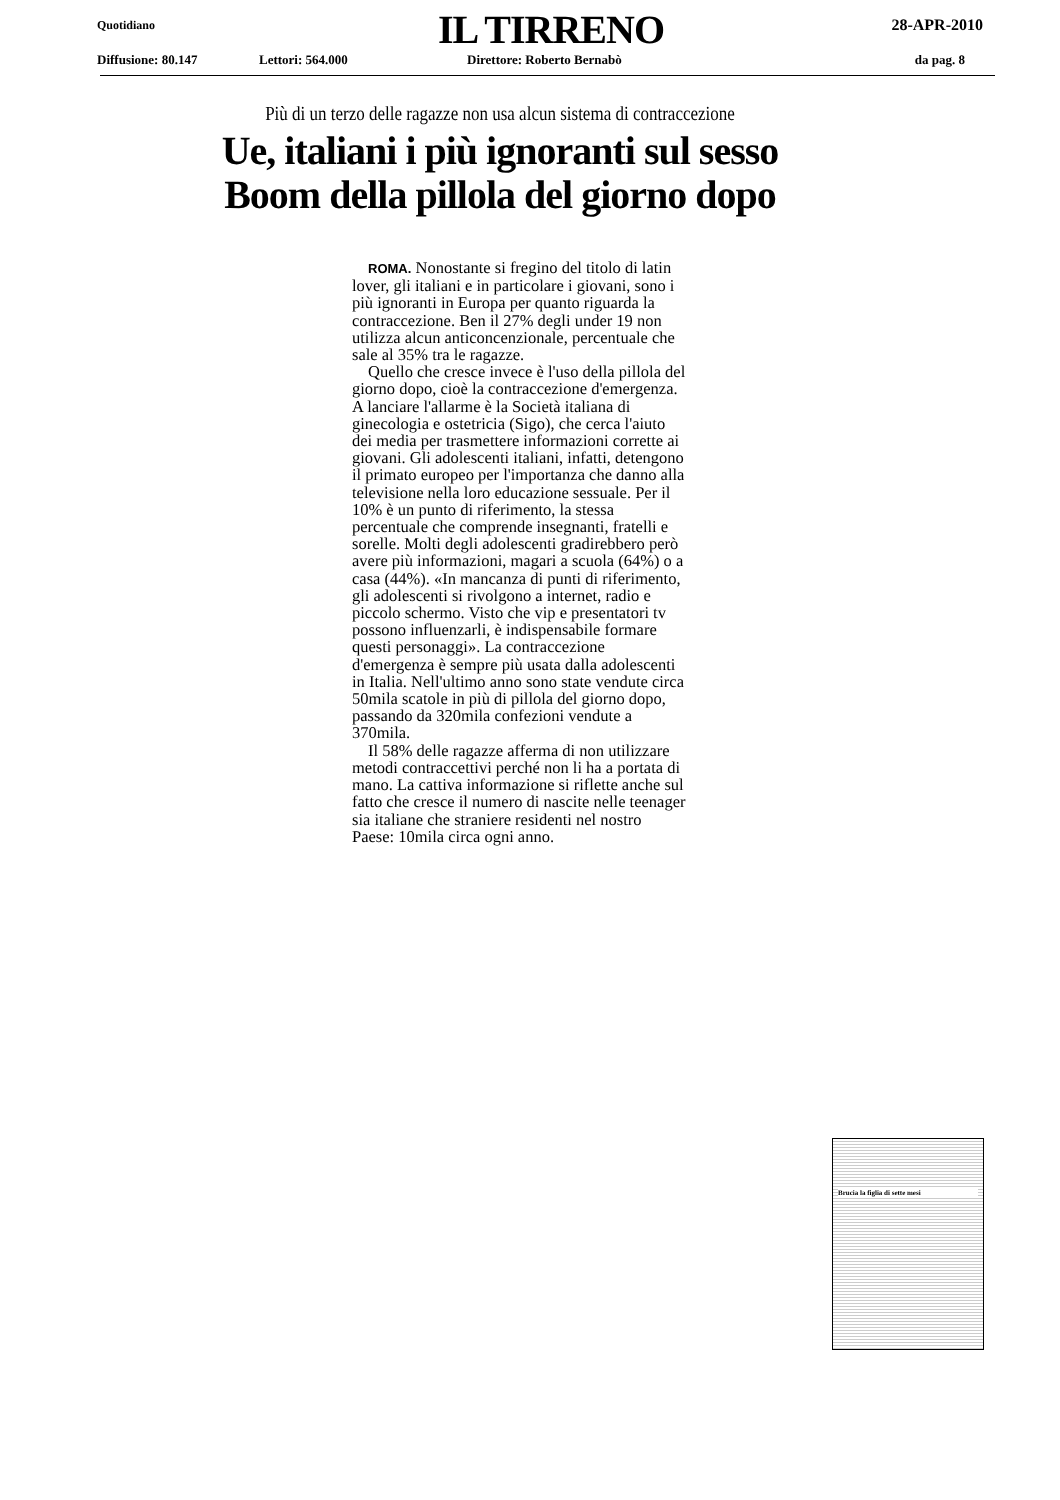Quotidiano IL TIRRENO 28-APR-2010
Diffusione: 80.147 Lettori: 564.000 Direttore: Roberto Bernabò da pag. 8
Più di un terzo delle ragazze non usa alcun sistema di contraccezione
Ue, italiani i più ignoranti sul sesso
Boom della pillola del giorno dopo
ROMA. Nonostante si fregino del titolo di latin lover, gli italiani e in particolare i giovani, sono i più ignoranti in Europa per quanto riguarda la contraccezione. Ben il 27% degli under 19 non utilizza alcun anticoncenzionale, percentuale che sale al 35% tra le ragazze.
Quello che cresce invece è l'uso della pillola del giorno dopo, cioè la contraccezione d'emergenza. A lanciare l'allarme è la Società italiana di ginecologia e ostetricia (Sigo), che cerca l'aiuto dei media per trasmettere informazioni corrette ai giovani. Gli adolescenti italiani, infatti, detengono il primato europeo per l'importanza che danno alla televisione nella loro educazione sessuale. Per il 10% è un punto di riferimento, la stessa percentuale che comprende insegnanti, fratelli e sorelle. Molti degli adolescenti gradirebbero però avere più informazioni, magari a scuola (64%) o a casa (44%). «In mancanza di punti di riferimento, gli adolescenti si rivolgono a internet, radio e piccolo schermo. Visto che vip e presentatori tv possono influenzarli, è indispensabile formare questi personaggi». La contraccezione d'emergenza è sempre più usata dalla adolescenti in Italia. Nell'ultimo anno sono state vendute circa 50mila scatole in più di pillola del giorno dopo, passando da 320mila confezioni vendute a 370mila.
Il 58% delle ragazze afferma di non utilizzare metodi contraccettivi perché non li ha a portata di mano. La cattiva informazione si riflette anche sul fatto che cresce il numero di nascite nelle teenager sia italiane che straniere residenti nel nostro Paese: 10mila circa ogni anno.
Brucia la figlia di sette mesi